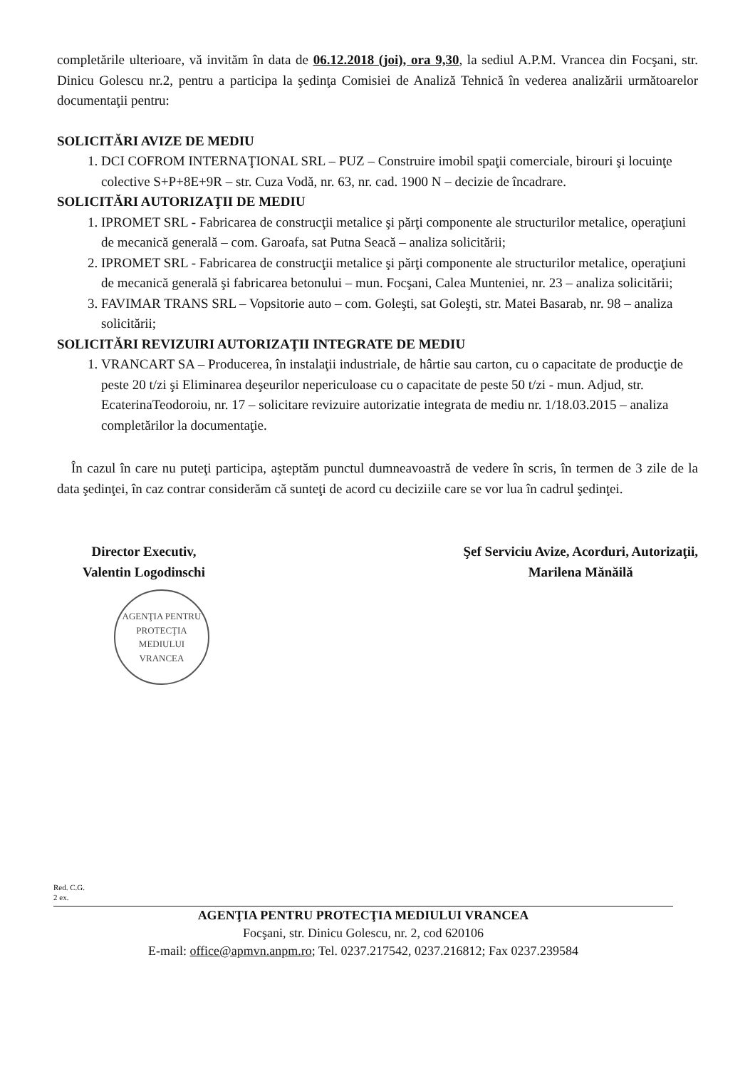completările ulterioare, vă invităm în data de 06.12.2018 (joi), ora 9,30, la sediul A.P.M. Vrancea din Focşani, str. Dinicu Golescu nr.2, pentru a participa la şedinţa Comisiei de Analiză Tehnică în vederea analizării următoarelor documentaţii pentru:
SOLICITĂRI AVIZE DE MEDIU
1. DCI COFROM INTERNAŢIONAL SRL – PUZ – Construire imobil spaţii comerciale, birouri şi locuinţe colective S+P+8E+9R – str. Cuza Vodă, nr. 63, nr. cad. 1900 N – decizie de încadrare.
SOLICITĂRI AUTORIZAŢII DE MEDIU
1. IPROMET SRL - Fabricarea de construcţii metalice şi părţi componente ale structurilor metalice, operaţiuni de mecanică generală – com. Garoafa, sat Putna Seacă – analiza solicitării;
2. IPROMET SRL - Fabricarea de construcţii metalice şi părţi componente ale structurilor metalice, operaţiuni de mecanică generală şi fabricarea betonului – mun. Focşani, Calea Munteniei, nr. 23 – analiza solicitării;
3. FAVIMAR TRANS SRL – Vopsitorie auto – com. Goleşti, sat Goleşti, str. Matei Basarab, nr. 98 – analiza solicitării;
SOLICITĂRI REVIZUIRI AUTORIZAŢII INTEGRATE DE MEDIU
1. VRANCART SA – Producerea, în instalaţii industriale, de hârtie sau carton, cu o capacitate de producţie de peste 20 t/zi şi Eliminarea deşeurilor nepericuloase cu o capacitate de peste 50 t/zi - mun. Adjud, str. EcaterinaTeodoroiu, nr. 17 – solicitare revizuire autorizatie integrata de mediu nr. 1/18.03.2015 – analiza completărilor la documentaţie.
În cazul în care nu puteţi participa, aşteptăm punctul dumneavoastră de vedere în scris, în termen de 3 zile de la data şedinţei, în caz contrar considerăm că sunteţi de acord cu deciziile care se vor lua în cadrul şedinţei.
Director Executiv,
Valentin Logodinschi
AGENŢIA PENTRU PROTECŢIA MEDIULUI VRANCEA
Şef Serviciu Avize, Acorduri, Autorizaţii,
Marilena Mănăilă
Red. C.G.
2 ex.
AGENŢIA PENTRU PROTECŢIA MEDIULUI VRANCEA
Focşani, str. Dinicu Golescu, nr. 2, cod 620106
E-mail: office@apmvn.anpm.ro; Tel. 0237.217542, 0237.216812; Fax 0237.239584